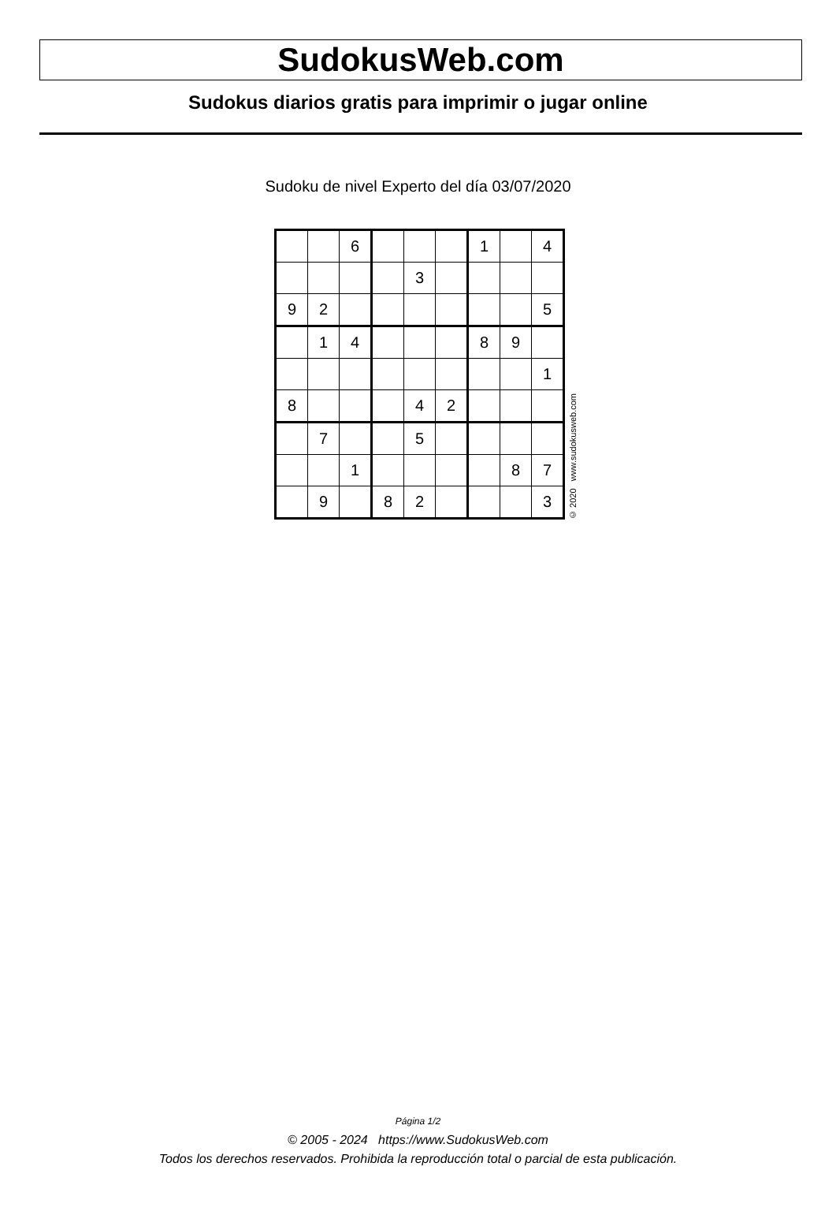SudokusWeb.com
Sudokus diarios gratis para imprimir o jugar online
Sudoku de nivel Experto del día 03/07/2020
| | | 6 | | | | 1 | | 4 |
| | | | | 3 | | | | |
| 9 | 2 | | | | | | | 5 |
| | 1 | 4 | | | | 8 | 9 | |
| | | | | | | | | 1 |
| 8 | | | | 4 | 2 | | | |
| | 7 | | | 5 | | | | |
| | | 1 | | | | | 8 | 7 |
| | 9 | | 8 | 2 | | | | 3 |
© 2020 www.sudokusweb.com
Página 1/2
© 2005 - 2024 https://www.SudokusWeb.com
Todos los derechos reservados. Prohibida la reproducción total o parcial de esta publicación.